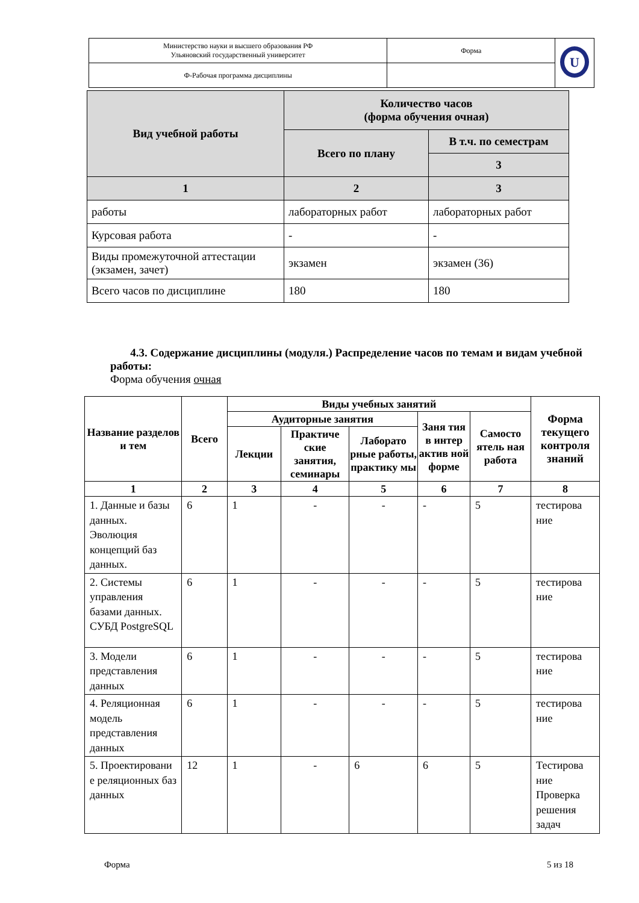| Министерство науки и высшего образования РФ Ульяновский государственный университет | Форма | U |
| Ф-Рабочая программа дисциплины | | |
| Вид учебной работы | Количество часов (форма обучения очная) | |
| --- | --- | --- |
| | Всего по плану | В т.ч. по семестрам |
| | | 3 |
| 1 | 2 | 3 |
| работы | лабораторных работ | лабораторных работ |
| Курсовая работа | - | - |
| Виды промежуточной аттестации (экзамен, зачет) | экзамен | экзамен (36) |
| Всего часов по дисциплине | 180 | 180 |
4.3. Содержание дисциплины (модуля.) Распределение часов по темам и видам учебной работы:
Форма обучения очная
| Название разделов и тем | Всего | Виды учебных занятий | | | | | Форма текущего контроля знаний |
| --- | --- | --- | --- | --- | --- | --- | --- |
| | | Аудиторные занятия | | | Заня тия в интер актив ной форме | Самосто ятель ная работа | |
| | | Лекции | Практиче ские занятия, семинары | Лаборато рные работы, практику мы | | | |
| 1 | 2 | 3 | 4 | 5 | 6 | 7 | 8 |
| 1. Данные и базы данных. Эволюция концепций баз данных. | 6 | 1 | - | - | - | 5 | тестирова ние |
| 2. Системы управления базами данных. СУБД PostgreSQL | 6 | 1 | - | - | - | 5 | тестирова ние |
| 3. Модели представления данных | 6 | 1 | - | - | - | 5 | тестирова ние |
| 4. Реляционная модель представления данных | 6 | 1 | - | - | - | 5 | тестирова ние |
| 5. Проектировани е реляционных баз данных | 12 | 1 | - | 6 | 6 | 5 | Тестирова ние Проверка решения задач |
Форма 5 из 18